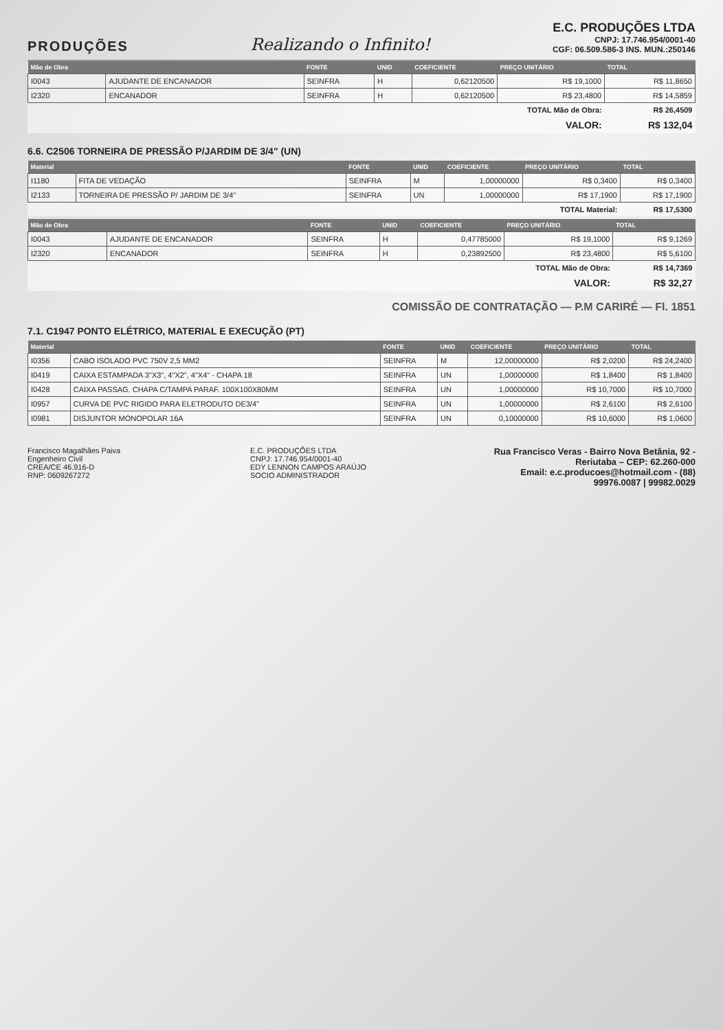PRODUÇÕES
Realizando o Infinito!
E.C. PRODUÇÕES LTDA
CNPJ: 17.746.954/0001-40
CGF: 06.509.586-3 INS. MUN.:250146
| Mão de Obra | | FONTE | UNID | COEFICIENTE | PREÇO UNITÁRIO | TOTAL |
| --- | --- | --- | --- | --- | --- | --- |
| I0043 | AJUDANTE DE ENCANADOR | SEINFRA | H | 0,62120500 | R$ 19,1000 | R$ 11,8650 |
| I2320 | ENCANADOR | SEINFRA | H | 0,62120500 | R$ 23,4800 | R$ 14,5859 |
| TOTAL Mão de Obra: | | | | | | R$ 26,4509 |
| VALOR: | | | | | | R$ 132,04 |
6.6. C2506 TORNEIRA DE PRESSÃO P/JARDIM DE 3/4" (UN)
| Material | | FONTE | UNID | COEFICIENTE | PREÇO UNITÁRIO | TOTAL |
| --- | --- | --- | --- | --- | --- | --- |
| I1180 | FITA DE VEDAÇÃO | SEINFRA | M | 1,00000000 | R$ 0,3400 | R$ 0,3400 |
| I2133 | TORNEIRA DE PRESSÃO P/ JARDIM DE 3/4" | SEINFRA | UN | 1,00000000 | R$ 17,1900 | R$ 17,1900 |
| TOTAL Material: | | | | | | R$ 17,5300 |
| Mão de Obra | | FONTE | UNID | COEFICIENTE | PREÇO UNITÁRIO | TOTAL |
| --- | --- | --- | --- | --- | --- | --- |
| I0043 | AJUDANTE DE ENCANADOR | SEINFRA | H | 0,47785000 | R$ 19,1000 | R$ 9,1269 |
| I2320 | ENCANADOR | SEINFRA | H | 0,23892500 | R$ 23,4800 | R$ 5,6100 |
| TOTAL Mão de Obra: | | | | | | R$ 14,7369 |
| VALOR: | | | | | | R$ 32,27 |
COMISSÃO DE CONTRATAÇÃO — P.M CARIRÉ — Fl. 1851
7.1. C1947 PONTO ELÉTRICO, MATERIAL E EXECUÇÃO (PT)
| Material | | FONTE | UNID | COEFICIENTE | PREÇO UNITÁRIO | TOTAL |
| --- | --- | --- | --- | --- | --- | --- |
| I0356 | CABO ISOLADO PVC 750V 2,5 MM2 | SEINFRA | M | 12,00000000 | R$ 2,0200 | R$ 24,2400 |
| I0419 | CAIXA ESTAMPADA 3"X3", 4"X2", 4"X4" - CHAPA 18 | SEINFRA | UN | 1,00000000 | R$ 1,8400 | R$ 1,8400 |
| I0428 | CAIXA PASSAG. CHAPA C/TAMPA PARAF. 100X100X80MM | SEINFRA | UN | 1,00000000 | R$ 10,7000 | R$ 10,7000 |
| I0957 | CURVA DE PVC RIGIDO PARA ELETRODUTO DE3/4" | SEINFRA | UN | 1,00000000 | R$ 2,6100 | R$ 2,6100 |
| I0981 | DISJUNTOR MONOPOLAR 16A | SEINFRA | UN | 0,10000000 | R$ 10,6000 | R$ 1,0600 |
Francisco Magalhães Paiva
Engenheiro Civil
CREA/CE 46.916-D
RNP: 0609267272
E.C. PRODUÇÕES LTDA
CNPJ: 17.746.954/0001-40
EDY LENNON CAMPOS ARAÚJO
SOCIO ADMINISTRADOR
Rua Francisco Veras - Bairro Nova Betânia, 92 - Reriutaba – CEP: 62.260-000
Email: e.c.producoes@hotmail.com - (88) 99976.0087 | 99982.0029